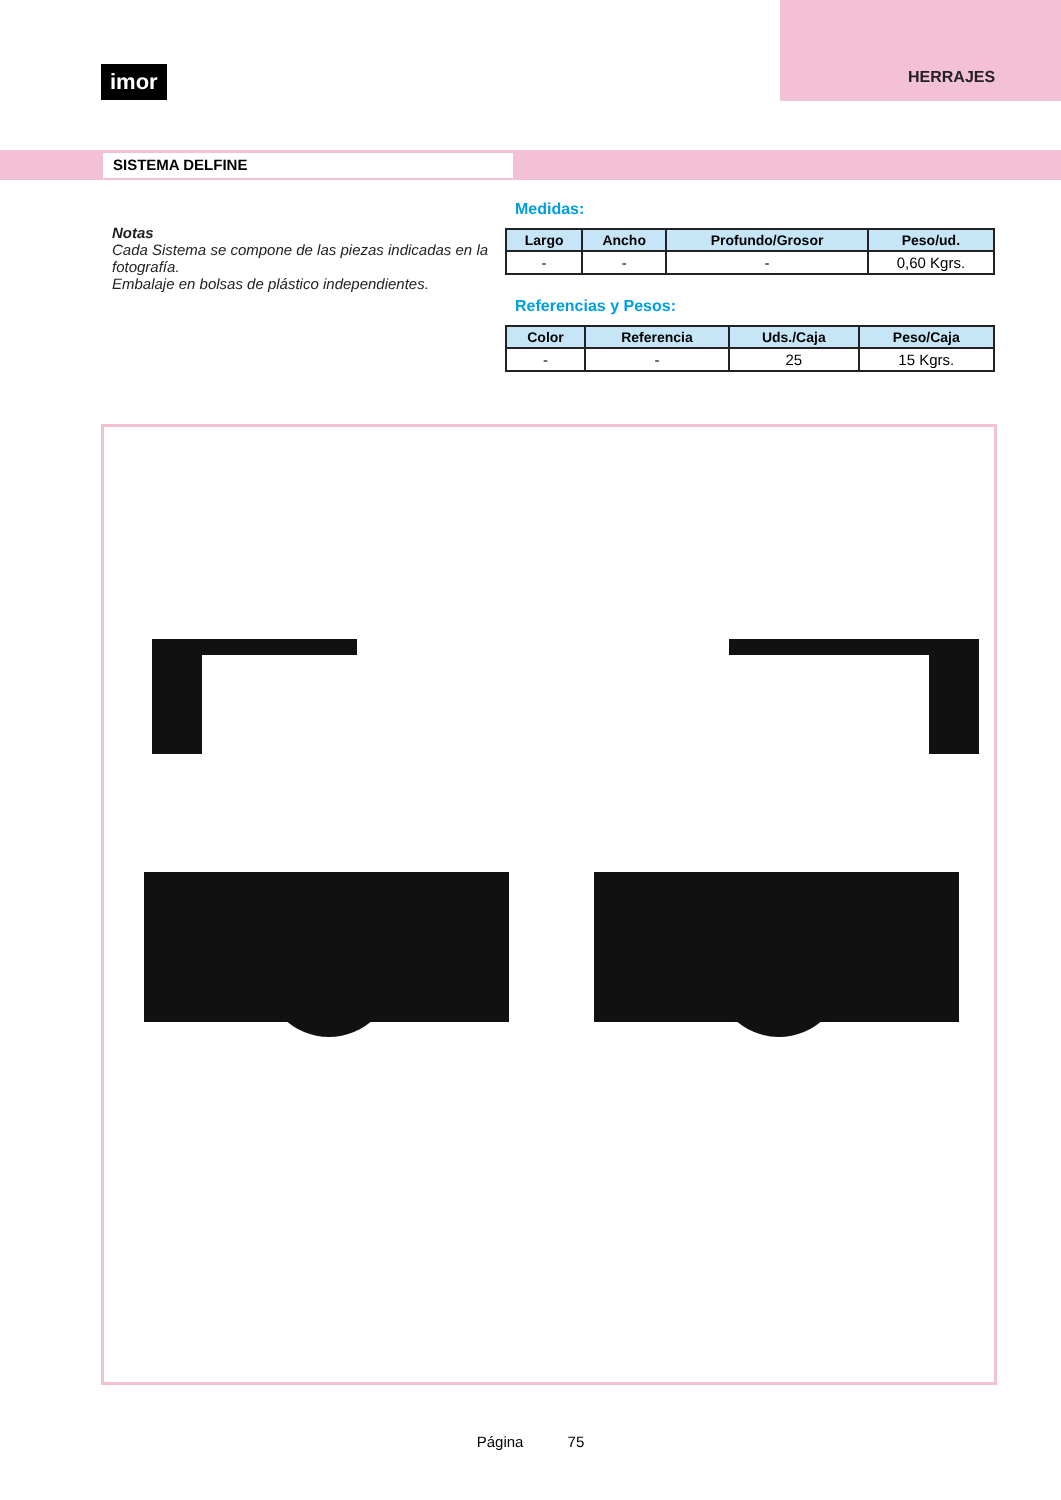imor HERRAJES
SISTEMA DELFINE
Notas
Cada Sistema se compone de las piezas indicadas en la fotografía.
Embalaje en bolsas de plástico independientes.
Medidas:
| Largo | Ancho | Profundo/Grosor | Peso/ud. |
| --- | --- | --- | --- |
| - | - | - | 0,60 Kgrs. |
Referencias y Pesos:
| Color | Referencia | Uds./Caja | Peso/Caja |
| --- | --- | --- | --- |
| - | - | 25 | 15 Kgrs. |
Página 75